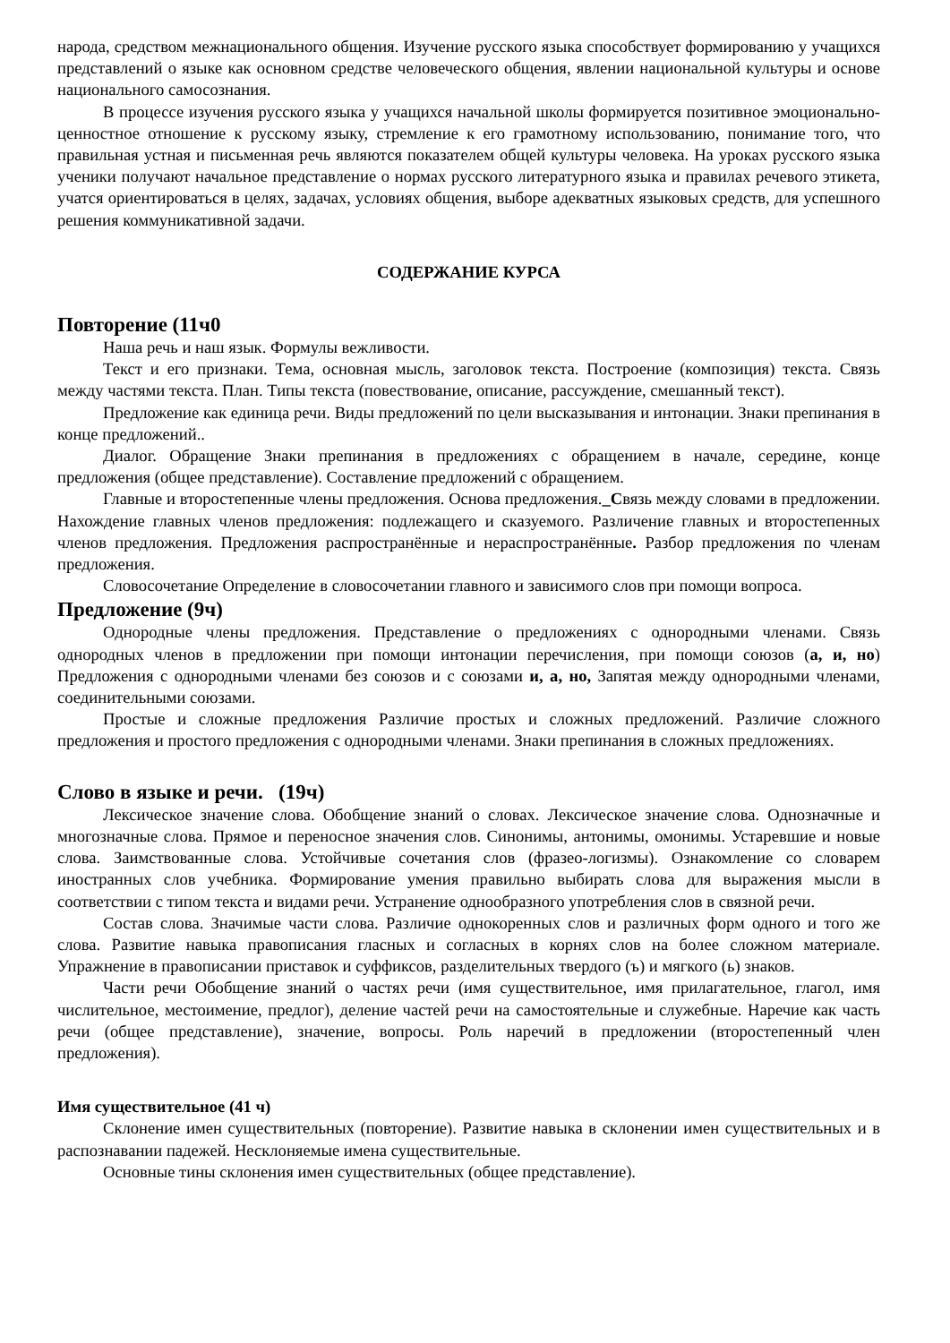народа, средством межнационального общения. Изучение русского языка способствует формированию у учащихся представлений о языке как основном средстве человеческого общения, явлении национальной культуры и основе национального самосознания.
В процессе изучения русского языка у учащихся начальной школы формируется позитивное эмоционально-ценностное отношение к русскому языку, стремление к его грамотному использованию, понимание того, что правильная устная и письменная речь являются показателем общей культуры человека. На уроках русского языка ученики получают начальное представление о нормах русского литературного языка и правилах речевого этикета, учатся ориентироваться в целях, задачах, условиях общения, выборе адекватных языковых средств, для успешного решения коммуникативной задачи.
СОДЕРЖАНИЕ КУРСА
Повторение (11ч0
Наша речь и наш язык. Формулы вежливости.
Текст и его признаки. Тема, основная мысль, заголовок текста. Построение (композиция) текста. Связь между частями текста. План. Типы текста (повествование, описание, рассуждение, смешанный текст).
Предложение как единица речи. Виды предложений по цели высказывания и интонации. Знаки препинания в конце предложений..
Диалог. Обращение Знаки препинания в предложениях с обращением в начале, середине, конце предложения (общее представление). Составление предложений с обращением.
Главные и второстепенные члены предложения. Основа предложения._Связь между словами в предложении. Нахождение главных членов предложения: подлежащего и сказуемого. Различение главных и второстепенных членов предложения. Предложения распространённые и нераспространённые. Разбор предложения по членам предложения.
Словосочетание Определение в словосочетании главного и зависимого слов при помощи вопроса.
Предложение (9ч)
Однородные члены предложения. Представление о предложениях с однородными членами. Связь однородных членов в предложении при помощи интонации перечисления, при помощи союзов (а, и, но) Предложения с однородными членами без союзов и с союзами и, а, но, Запятая между однородными членами, соединительными союзами.
Простые и сложные предложения Различие простых и сложных предложений. Различие сложного предложения и простого предложения с однородными членами. Знаки препинания в сложных предложениях.
Слово в языке и речи. (19ч)
Лексическое значение слова. Обобщение знаний о словах. Лексическое значение слова. Однозначные и многозначные слова. Прямое и переносное значения слов. Синонимы, антонимы, омонимы. Устаревшие и новые слова. Заимствованные слова. Устойчивые сочетания слов (фразео-логизмы). Ознакомление со словарем иностранных слов учебника. Формирование умения правильно выбирать слова для выражения мысли в соответствии с типом текста и видами речи. Устранение однообразного употребления слов в связной речи.
Состав слова. Значимые части слова. Различие однокоренных слов и различных форм одного и того же слова. Развитие навыка правописания гласных и согласных в корнях слов на более сложном материале. Упражнение в правописании приставок и суффиксов, разделительных твердого (ъ) и мягкого (ь) знаков.
Части речи Обобщение знаний о частях речи (имя существительное, имя прилагательное, глагол, имя числительное, местоимение, предлог), деление частей речи на самостоятельные и служебные. Наречие как часть речи (общее представление), значение, вопросы. Роль наречий в предложении (второстепенный член предложения).
Имя существительное (41 ч)
Склонение имен существительных (повторение). Развитие навыка в склонении имен существительных и в распознавании падежей. Несклоняемые имена существительные.
Основные тины склонения имен существительных (общее представление).